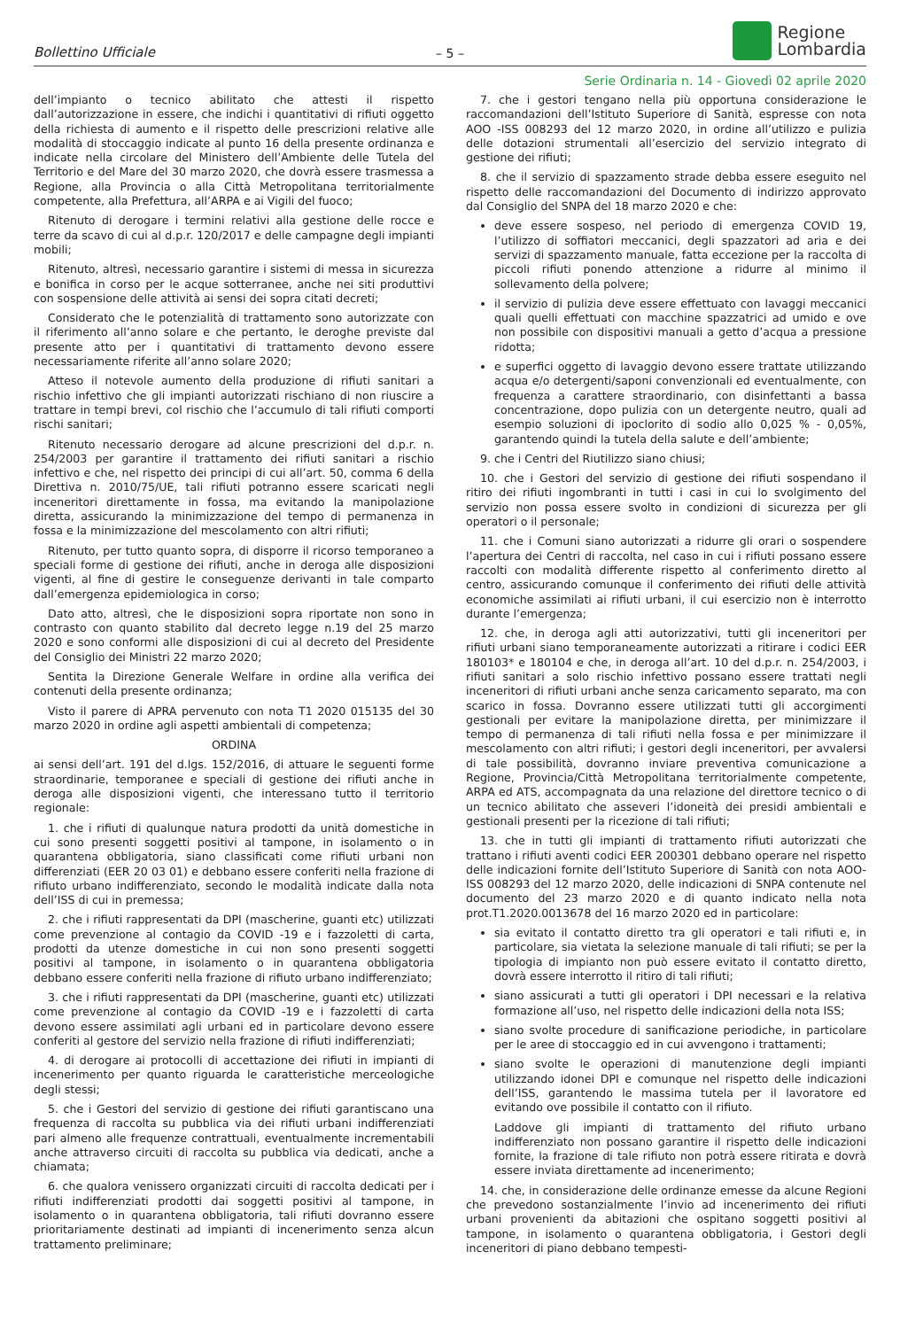Bollettino Ufficiale
– 5 –
Regione
Lombardia
Serie Ordinaria n. 14 - Giovedì 02 aprile 2020
dell’impianto o tecnico abilitato che attesti il rispetto dall’autorizzazione in essere, che indichi i quantitativi di rifiuti oggetto della richiesta di aumento e il rispetto delle prescrizioni relative alle modalità di stoccaggio indicate al punto 16 della presente ordinanza e indicate nella circolare del Ministero dell’Ambiente delle Tutela del Territorio e del Mare del 30 marzo 2020, che dovrà essere trasmessa a Regione, alla Provincia o alla Città Metropolitana territorialmente competente, alla Prefettura, all’ARPA e ai Vigili del fuoco;
Ritenuto di derogare i termini relativi alla gestione delle rocce e terre da scavo di cui al d.p.r. 120/2017 e delle campagne degli impianti mobili;
Ritenuto, altresì, necessario garantire i sistemi di messa in sicurezza e bonifica in corso per le acque sotterranee, anche nei siti produttivi con sospensione delle attività ai sensi dei sopra citati decreti;
Considerato che le potenzialità di trattamento sono autorizzate con il riferimento all’anno solare e che pertanto, le deroghe previste dal presente atto per i quantitativi di trattamento devono essere necessariamente riferite all’anno solare 2020;
Atteso il notevole aumento della produzione di rifiuti sanitari a rischio infettivo che gli impianti autorizzati rischiano di non riuscire a trattare in tempi brevi, col rischio che l’accumulo di tali rifiuti comporti rischi sanitari;
Ritenuto necessario derogare ad alcune prescrizioni del d.p.r. n. 254/2003 per garantire il trattamento dei rifiuti sanitari a rischio infettivo e che, nel rispetto dei principi di cui all’art. 50, comma 6 della Direttiva n. 2010/75/UE, tali rifiuti potranno essere scaricati negli inceneritori direttamente in fossa, ma evitando la manipolazione diretta, assicurando la minimizzazione del tempo di permanenza in fossa e la minimizzazione del mescolamento con altri rifiuti;
Ritenuto, per tutto quanto sopra, di disporre il ricorso temporaneo a speciali forme di gestione dei rifiuti, anche in deroga alle disposizioni vigenti, al fine di gestire le conseguenze derivanti in tale comparto dall’emergenza epidemiologica in corso;
Dato atto, altresì, che le disposizioni sopra riportate non sono in contrasto con quanto stabilito dal decreto legge n.19 del 25 marzo 2020 e sono conformi alle disposizioni di cui al decreto del Presidente del Consiglio dei Ministri 22 marzo 2020;
Sentita la Direzione Generale Welfare in ordine alla verifica dei contenuti della presente ordinanza;
Visto il parere di APRA pervenuto con nota T1 2020 015135 del 30 marzo 2020 in ordine agli aspetti ambientali di competenza;
ORDINA
ai sensi dell’art. 191 del d.lgs. 152/2016, di attuare le seguenti forme straordinarie, temporanee e speciali di gestione dei rifiuti anche in deroga alle disposizioni vigenti, che interessano tutto il territorio regionale:
1. che i rifiuti di qualunque natura prodotti da unità domestiche in cui sono presenti soggetti positivi al tampone, in isolamento o in quarantena obbligatoria, siano classificati come rifiuti urbani non differenziati (EER 20 03 01) e debbano essere conferiti nella frazione di rifiuto urbano indifferenziato, secondo le modalità indicate dalla nota dell’ISS di cui in premessa;
2. che i rifiuti rappresentati da DPI (mascherine, guanti etc) utilizzati come prevenzione al contagio da COVID -19 e i fazzoletti di carta, prodotti da utenze domestiche in cui non sono presenti soggetti positivi al tampone, in isolamento o in quarantena obbligatoria debbano essere conferiti nella frazione di rifiuto urbano indifferenziato;
3. che i rifiuti rappresentati da DPI (mascherine, guanti etc) utilizzati come prevenzione al contagio da COVID -19 e i fazzoletti di carta devono essere assimilati agli urbani ed in particolare devono essere conferiti al gestore del servizio nella frazione di rifiuti indifferenziati;
4. di derogare ai protocolli di accettazione dei rifiuti in impianti di incenerimento per quanto riguarda le caratteristiche merceologiche degli stessi;
5. che i Gestori del servizio di gestione dei rifiuti garantiscano una frequenza di raccolta su pubblica via dei rifiuti urbani indifferenziati pari almeno alle frequenze contrattuali, eventualmente incrementabili anche attraverso circuiti di raccolta su pubblica via dedicati, anche a chiamata;
6. che qualora venissero organizzati circuiti di raccolta dedicati per i rifiuti indifferenziati prodotti dai soggetti positivi al tampone, in isolamento o in quarantena obbligatoria, tali rifiuti dovranno essere prioritariamente destinati ad impianti di incenerimento senza alcun trattamento preliminare;
7. che i gestori tengano nella più opportuna considerazione le raccomandazioni dell’Istituto Superiore di Sanità, espresse con nota AOO -ISS 008293 del 12 marzo 2020, in ordine all’utilizzo e pulizia delle dotazioni strumentali all’esercizio del servizio integrato di gestione dei rifiuti;
8. che il servizio di spazzamento strade debba essere eseguito nel rispetto delle raccomandazioni del Documento di indirizzo approvato dal Consiglio del SNPA del 18 marzo 2020 e che:
deve essere sospeso, nel periodo di emergenza COVID 19, l’utilizzo di soffiatori meccanici, degli spazzatori ad aria e dei servizi di spazzamento manuale, fatta eccezione per la raccolta di piccoli rifiuti ponendo attenzione a ridurre al minimo il sollevamento della polvere;
il servizio di pulizia deve essere effettuato con lavaggi meccanici quali quelli effettuati con macchine spazzatrici ad umido e ove non possibile con dispositivi manuali a getto d’acqua a pressione ridotta;
e superfici oggetto di lavaggio devono essere trattate utilizzando acqua e/o detergenti/saponi convenzionali ed eventualmente, con frequenza a carattere straordinario, con disinfettanti a bassa concentrazione, dopo pulizia con un detergente neutro, quali ad esempio soluzioni di ipoclorito di sodio allo 0,025 % - 0,05%, garantendo quindi la tutela della salute e dell’ambiente;
9. che i Centri del Riutilizzo siano chiusi;
10. che i Gestori del servizio di gestione dei rifiuti sospendano il ritiro dei rifiuti ingombranti in tutti i casi in cui lo svolgimento del servizio non possa essere svolto in condizioni di sicurezza per gli operatori o il personale;
11. che i Comuni siano autorizzati a ridurre gli orari o sospendere l’apertura dei Centri di raccolta, nel caso in cui i rifiuti possano essere raccolti con modalità differente rispetto al conferimento diretto al centro, assicurando comunque il conferimento dei rifiuti delle attività economiche assimilati ai rifiuti urbani, il cui esercizio non è interrotto durante l’emergenza;
12. che, in deroga agli atti autorizzativi, tutti gli inceneritori per rifiuti urbani siano temporaneamente autorizzati a ritirare i codici EER 180103* e 180104 e che, in deroga all’art. 10 del d.p.r. n. 254/2003, i rifiuti sanitari a solo rischio infettivo possano essere trattati negli inceneritori di rifiuti urbani anche senza caricamento separato, ma con scarico in fossa. Dovranno essere utilizzati tutti gli accorgimenti gestionali per evitare la manipolazione diretta, per minimizzare il tempo di permanenza di tali rifiuti nella fossa e per minimizzare il mescolamento con altri rifiuti; i gestori degli inceneritori, per avvalersi di tale possibilità, dovranno inviare preventiva comunicazione a Regione, Provincia/Città Metropolitana territorialmente competente, ARPA ed ATS, accompagnata da una relazione del direttore tecnico o di un tecnico abilitato che asseveri l’idoneità dei presidi ambientali e gestionali presenti per la ricezione di tali rifiuti;
13. che in tutti gli impianti di trattamento rifiuti autorizzati che trattano i rifiuti aventi codici EER 200301 debbano operare nel rispetto delle indicazioni fornite dell’Istituto Superiore di Sanità con nota AOO-ISS 008293 del 12 marzo 2020, delle indicazioni di SNPA contenute nel documento del 23 marzo 2020 e di quanto indicato nella nota prot.T1.2020.0013678 del 16 marzo 2020 ed in particolare:
sia evitato il contatto diretto tra gli operatori e tali rifiuti e, in particolare, sia vietata la selezione manuale di tali rifiuti; se per la tipologia di impianto non può essere evitato il contatto diretto, dovrà essere interrotto il ritiro di tali rifiuti;
siano assicurati a tutti gli operatori i DPI necessari e la relativa formazione all’uso, nel rispetto delle indicazioni della nota ISS;
siano svolte procedure di sanificazione periodiche, in particolare per le aree di stoccaggio ed in cui avvengono i trattamenti;
siano svolte le operazioni di manutenzione degli impianti utilizzando idonei DPI e comunque nel rispetto delle indicazioni dell’ISS, garantendo le massima tutela per il lavoratore ed evitando ove possibile il contatto con il rifiuto.
Laddove gli impianti di trattamento del rifiuto urbano indifferenziato non possano garantire il rispetto delle indicazioni fornite, la frazione di tale rifiuto non potrà essere ritirata e dovrà essere inviata direttamente ad incenerimento;
14. che, in considerazione delle ordinanze emesse da alcune Regioni che prevedono sostanzialmente l’invio ad incenerimento dei rifiuti urbani provenienti da abitazioni che ospitano soggetti positivi al tampone, in isolamento o quarantena obbligatoria, i Gestori degli inceneritori di piano debbano tempesti-